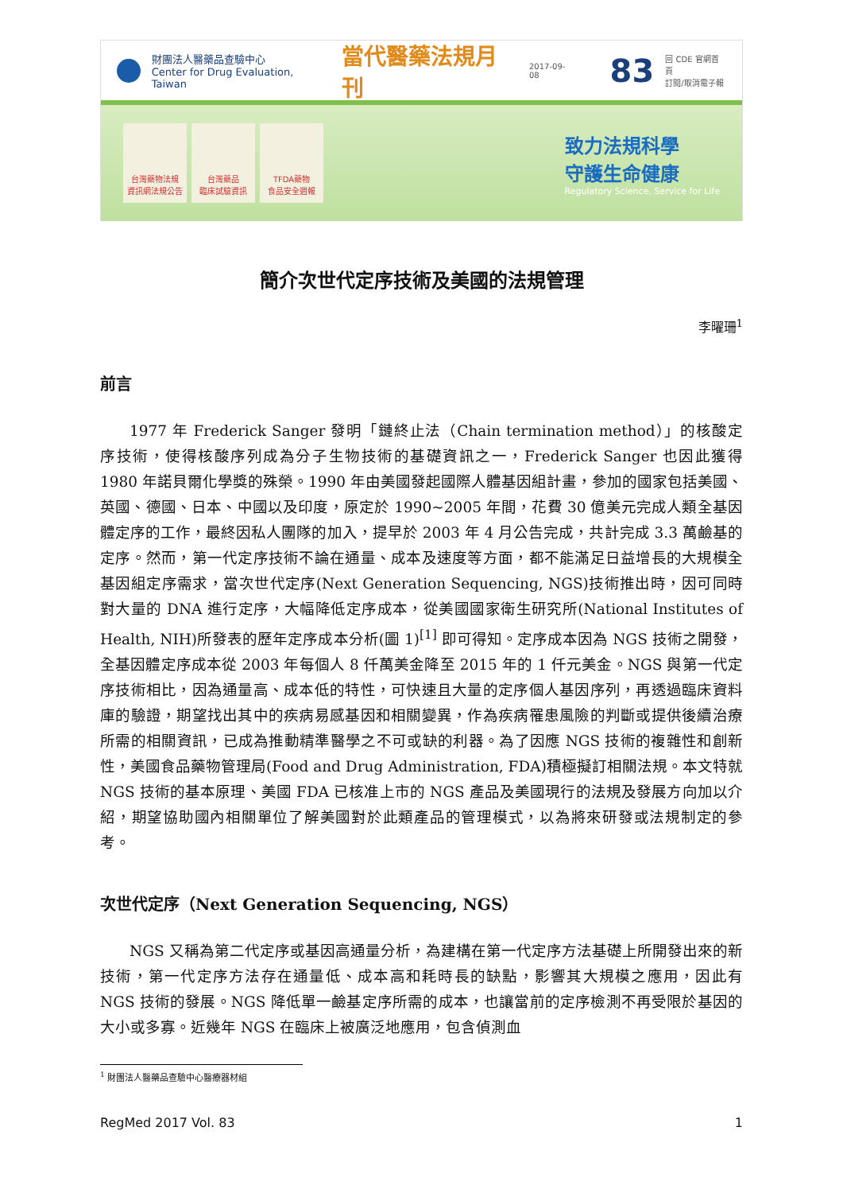財團法人醫藥品查驗中心
Center for Drug Evaluation, Taiwan
當代醫藥法規月刊
2017-09-08
83
回 CDE 官網首頁
訂閱/取消電子報
台灣藥物法規
資訊網法規公告
台灣藥品
臨床試驗資訊
TFDA藥物
食品安全週報
致力法規科學
守護生命健康
Regulatory Science, Service for Life
簡介次世代定序技術及美國的法規管理
李曜珊<sup>1</sup>
前言
1977 年 Frederick Sanger 發明「鏈終止法（Chain termination method）」的核酸定序技術，使得核酸序列成為分子生物技術的基礎資訊之一，Frederick Sanger 也因此獲得 1980 年諾貝爾化學獎的殊榮。1990 年由美國發起國際人體基因組計畫，參加的國家包括美國、英國、德國、日本、中國以及印度，原定於 1990~2005 年間，花費 30 億美元完成人類全基因體定序的工作，最終因私人團隊的加入，提早於 2003 年 4 月公告完成，共計完成 3.3 萬鹼基的定序。然而，第一代定序技術不論在通量、成本及速度等方面，都不能滿足日益增長的大規模全基因組定序需求，當次世代定序(Next Generation Sequencing, NGS)技術推出時，因可同時對大量的 DNA 進行定序，大幅降低定序成本，從美國國家衛生研究所(National Institutes of Health, NIH)所發表的歷年定序成本分析(圖 1)<sup>[1]</sup> 即可得知。定序成本因為 NGS 技術之開發，全基因體定序成本從 2003 年每個人 8 仟萬美金降至 2015 年的 1 仟元美金。NGS 與第一代定序技術相比，因為通量高、成本低的特性，可快速且大量的定序個人基因序列，再透過臨床資料庫的驗證，期望找出其中的疾病易感基因和相關變異，作為疾病罹患風險的判斷或提供後續治療所需的相關資訊，已成為推動精準醫學之不可或缺的利器。為了因應 NGS 技術的複雜性和創新性，美國食品藥物管理局(Food and Drug Administration, FDA)積極擬訂相關法規。本文特就 NGS 技術的基本原理、美國 FDA 已核准上市的 NGS 產品及美國現行的法規及發展方向加以介紹，期望協助國內相關單位了解美國對於此類產品的管理模式，以為將來研發或法規制定的參考。
次世代定序（Next Generation Sequencing, NGS）
NGS 又稱為第二代定序或基因高通量分析，為建構在第一代定序方法基礎上所開發出來的新技術，第一代定序方法存在通量低、成本高和耗時長的缺點，影響其大規模之應用，因此有 NGS 技術的發展。NGS 降低單一鹼基定序所需的成本，也讓當前的定序檢測不再受限於基因的大小或多寡。近幾年 NGS 在臨床上被廣泛地應用，包含偵測血
<sup>1</sup> 財團法人醫藥品查驗中心醫療器材組
RegMed 2017 Vol. 83 1